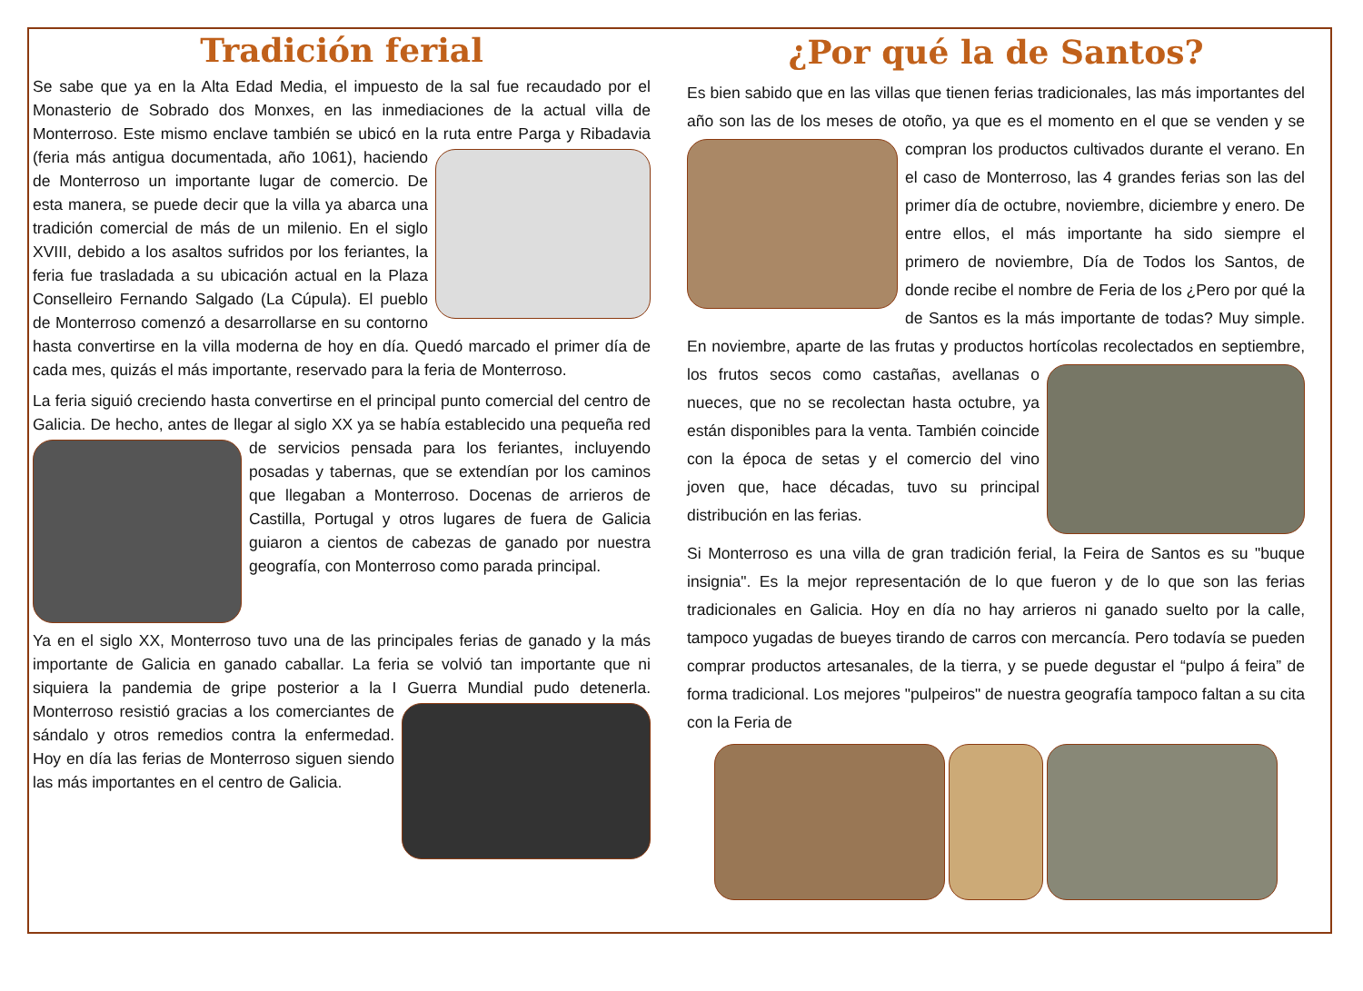Tradición ferial
Se sabe que ya en la Alta Edad Media, el impuesto de la sal fue recaudado por el Monasterio de Sobrado dos Monxes, en las inmediaciones de la actual villa de Monterroso. Este mismo enclave también se ubicó en la ruta entre Parga y Ribadavia (feria más antigua documentada, año 1061), haciendo de Monterroso un importante lugar de comercio. De esta manera, se puede decir que la villa ya abarca una tradición comercial de más de un milenio. En el siglo XVIII, debido a los asaltos sufridos por los feriantes, la feria fue trasladada a su ubicación actual en la Plaza Conselleiro Fernando Salgado (La Cúpula). El pueblo de Monterroso comenzó a desarrollarse en su contorno hasta convertirse en la villa moderna de hoy en día. Quedó marcado el primer día de cada mes, quizás el más importante, reservado para la feria de Monterroso.
La feria siguió creciendo hasta convertirse en el principal punto comercial del centro de Galicia. De hecho, antes de llegar al siglo XX ya se había establecido una pequeña red de servicios pensada para los feriantes, incluyendo posadas y tabernas, que se extendían por los caminos que llegaban a Monterroso. Docenas de arrieros de Castilla, Portugal y otros lugares de fuera de Galicia guiaron a cientos de cabezas de ganado por nuestra geografía, con Monterroso como parada principal.
Ya en el siglo XX, Monterroso tuvo una de las principales ferias de ganado y la más importante de Galicia en ganado caballar. La feria se volvió tan importante que ni siquiera la pandemia de gripe posterior a la I Guerra Mundial pudo detenerla. Monterroso resistió gracias a los comerciantes de sándalo y otros remedios contra la enfermedad. Hoy en día las ferias de Monterroso siguen siendo las más importantes en el centro de Galicia.
¿Por qué la de Santos?
Es bien sabido que en las villas que tienen ferias tradicionales, las más importantes del año son las de los meses de otoño, ya que es el momento en el que se venden y se compran los productos cultivados durante el verano. En el caso de Monterroso, las 4 grandes ferias son las del primer día de octubre, noviembre, diciembre y enero. De entre ellos, el más importante ha sido siempre el primero de noviembre, Día de Todos los Santos, de donde recibe el nombre de Feria de los ¿Pero por qué la de Santos es la más importante de todas? Muy simple. En noviembre, aparte de las frutas y productos hortícolas recolectados en septiembre, los frutos secos como castañas, avellanas o nueces, que no se recolectan hasta octubre, ya están disponibles para la venta. También coincide con la época de setas y el comercio del vino joven que, hace décadas, tuvo su principal distribución en las ferias.
Si Monterroso es una villa de gran tradición ferial, la Feira de Santos es su "buque insignia". Es la mejor representación de lo que fueron y de lo que son las ferias tradicionales en Galicia. Hoy en día no hay arrieros ni ganado suelto por la calle, tampoco yugadas de bueyes tirando de carros con mercancía. Pero todavía se pueden comprar productos artesanales, de la tierra, y se puede degustar el “pulpo á feira” de forma tradicional. Los mejores "pulpeiros" de nuestra geografía tampoco faltan a su cita con la Feria de